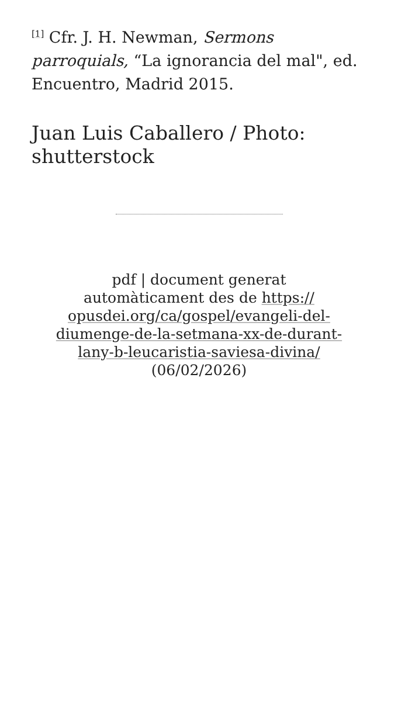<sup>[1]</sup> Cfr. J. H. Newman, Sermons parroquials, “La ignorancia del mal", ed. Encuentro, Madrid 2015.
Juan Luis Caballero / Photo: shutterstock
pdf | document generat
automàticament des de https://
opusdei.org/ca/gospel/evangeli-del-
diumenge-de-la-setmana-xx-de-durant-
lany-b-leucaristia-saviesa-divina/
(06/02/2026)